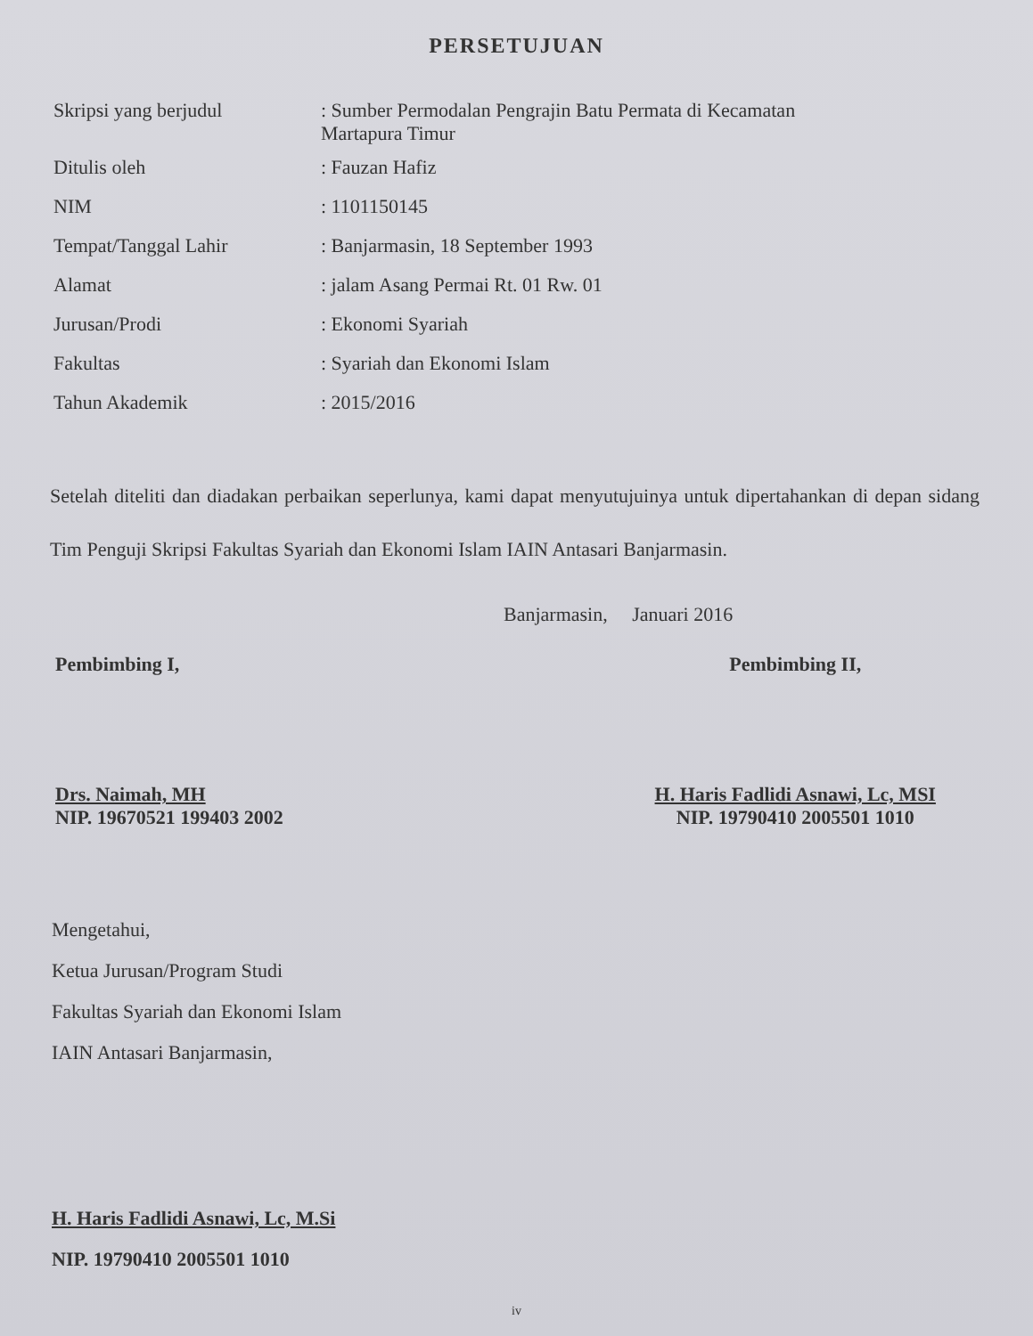PERSETUJUAN
| Skripsi yang berjudul | : Sumber Permodalan Pengrajin Batu Permata di Kecamatan Martapura Timur |
| Ditulis oleh | : Fauzan Hafiz |
| NIM | : 1101150145 |
| Tempat/Tanggal Lahir | : Banjarmasin, 18 September 1993 |
| Alamat | : jalam Asang Permai Rt. 01 Rw. 01 |
| Jurusan/Prodi | : Ekonomi Syariah |
| Fakultas | : Syariah dan Ekonomi Islam |
| Tahun Akademik | : 2015/2016 |
Setelah diteliti dan diadakan perbaikan seperlunya, kami dapat menyutujuinya untuk dipertahankan di depan sidang Tim Penguji Skripsi Fakultas Syariah dan Ekonomi Islam IAIN Antasari Banjarmasin.
Banjarmasin, Januari 2016
Pembimbing I,
Drs. Naimah, MH
NIP. 19670521 199403 2002
Pembimbing II,
H. Haris Fadlidi Asnawi, Lc, MSI
NIP. 19790410 2005501 1010
Mengetahui,
Ketua Jurusan/Program Studi
Fakultas Syariah dan Ekonomi Islam
IAIN Antasari Banjarmasin,
H. Haris Fadlidi Asnawi, Lc, M.Si
NIP. 19790410 2005501 1010
iv